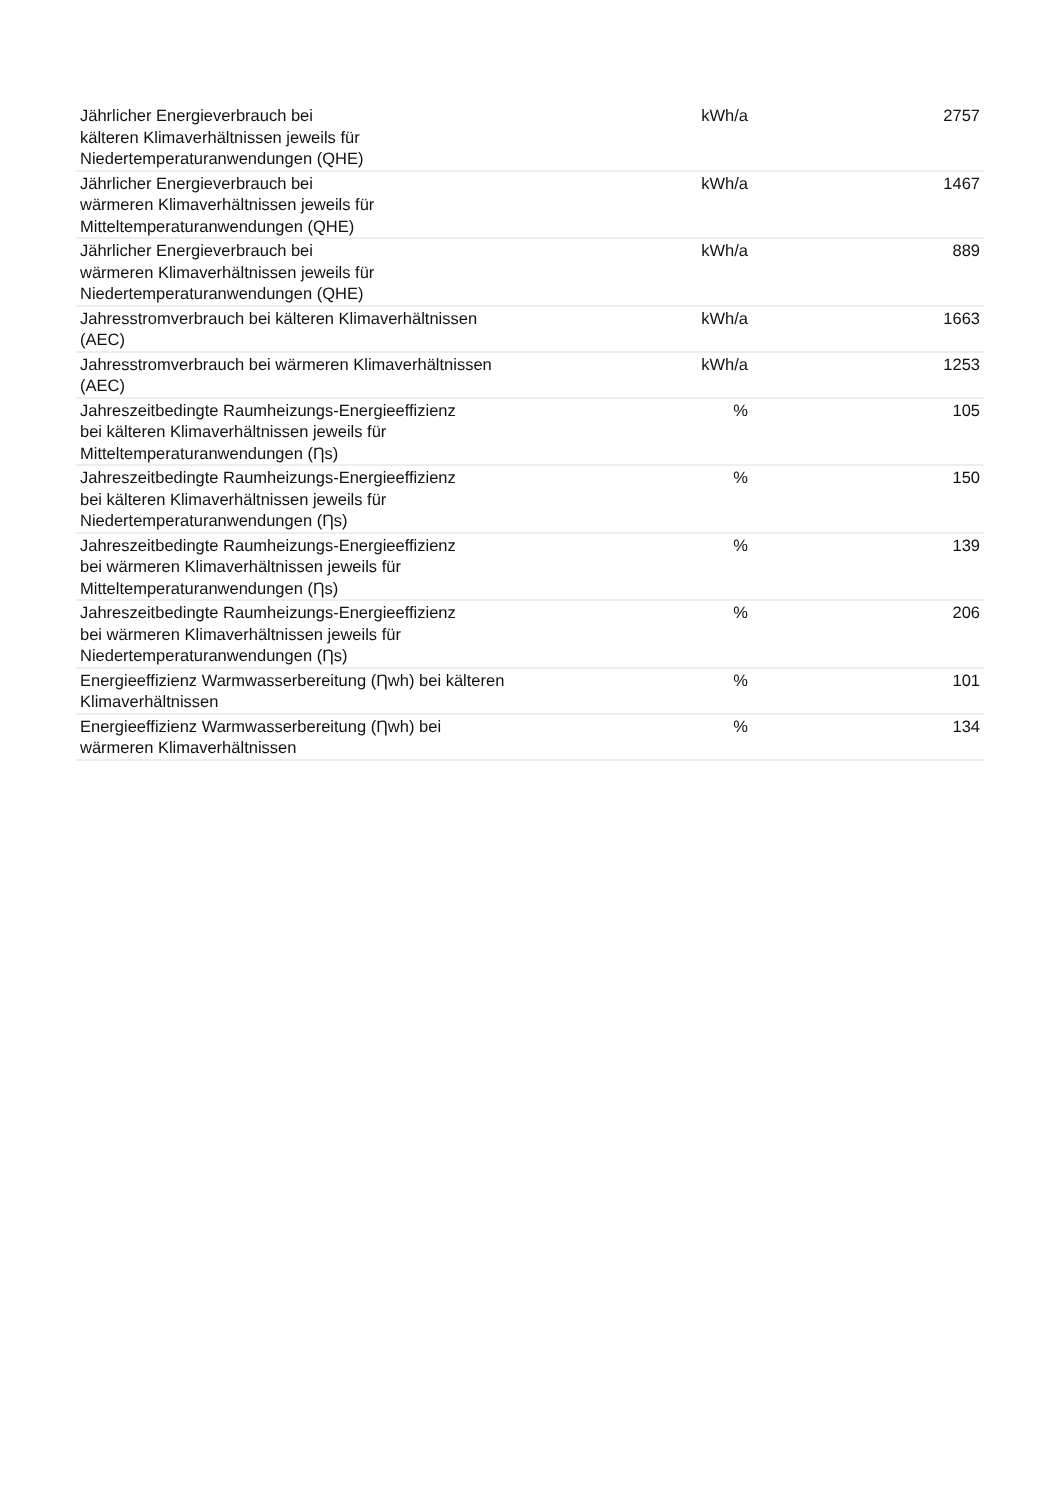| Jährlicher Energieverbrauch bei kälteren Klimaverhältnissen jeweils für Niedertemperaturanwendungen (QHE) | kWh/a | 2757 |
| Jährlicher Energieverbrauch bei wärmeren Klimaverhältnissen jeweils für Mitteltemperaturanwendungen (QHE) | kWh/a | 1467 |
| Jährlicher Energieverbrauch bei wärmeren Klimaverhältnissen jeweils für Niedertemperaturanwendungen (QHE) | kWh/a | 889 |
| Jahresstromverbrauch bei kälteren Klimaverhältnissen (AEC) | kWh/a | 1663 |
| Jahresstromverbrauch bei wärmeren Klimaverhältnissen (AEC) | kWh/a | 1253 |
| Jahreszeitbedingte Raumheizungs-Energieeffizienz bei kälteren Klimaverhältnissen jeweils für Mitteltemperaturanwendungen (Ƞs) | % | 105 |
| Jahreszeitbedingte Raumheizungs-Energieeffizienz bei kälteren Klimaverhältnissen jeweils für Niedertemperaturanwendungen (Ƞs) | % | 150 |
| Jahreszeitbedingte Raumheizungs-Energieeffizienz bei wärmeren Klimaverhältnissen jeweils für Mitteltemperaturanwendungen (Ƞs) | % | 139 |
| Jahreszeitbedingte Raumheizungs-Energieeffizienz bei wärmeren Klimaverhältnissen jeweils für Niedertemperaturanwendungen (Ƞs) | % | 206 |
| Energieeffizienz Warmwasserbereitung (Ƞwh) bei kälteren Klimaverhältnissen | % | 101 |
| Energieeffizienz Warmwasserbereitung (Ƞwh) bei wärmeren Klimaverhältnissen | % | 134 |